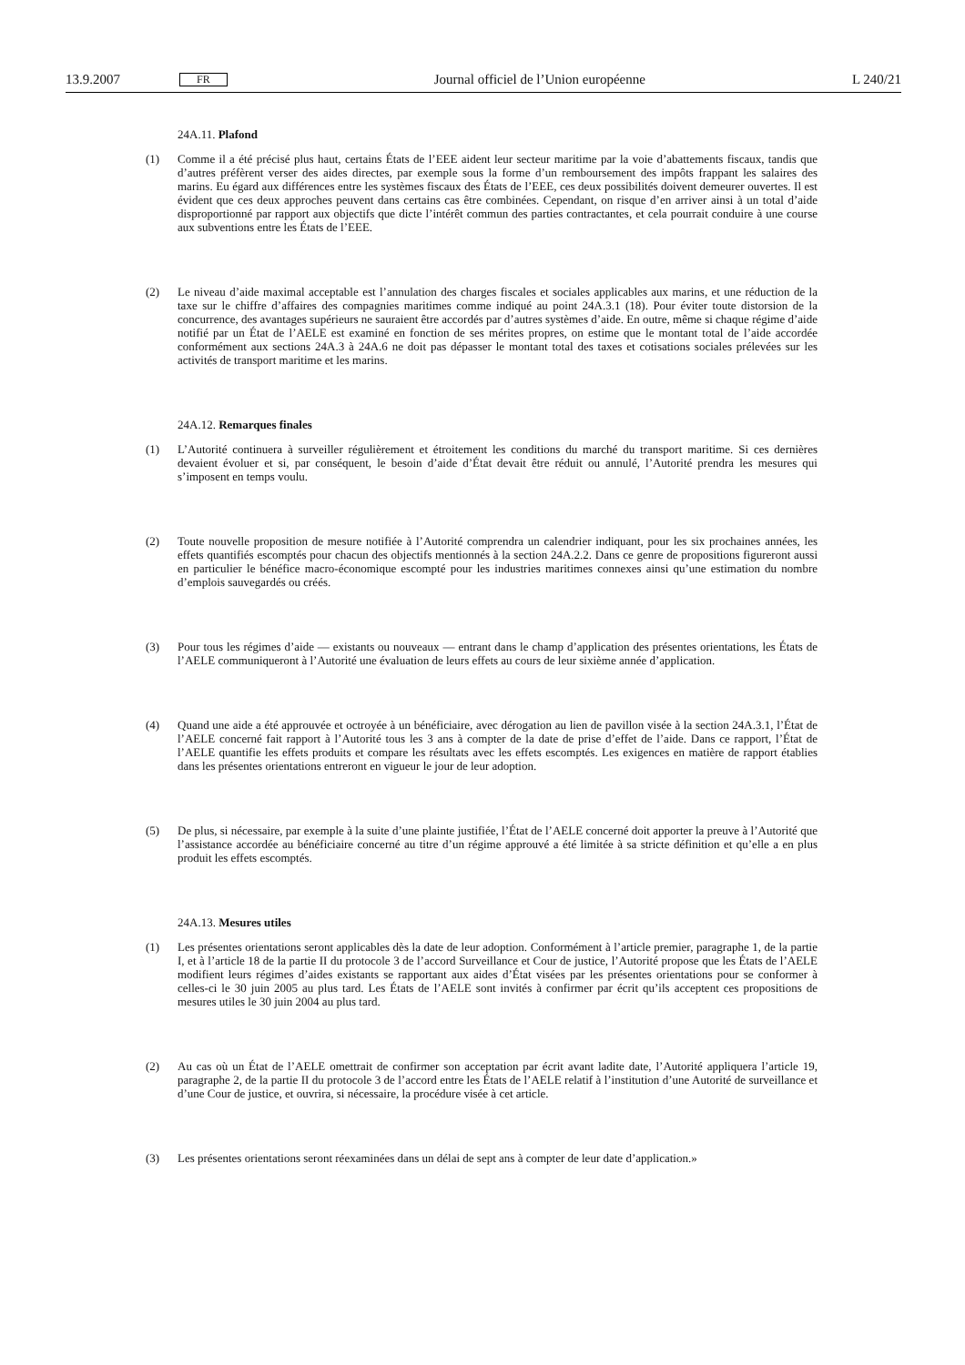13.9.2007 FR Journal officiel de l’Union européenne L 240/21
24A.11. Plafond
(1) Comme il a été précisé plus haut, certains États de l’EEE aident leur secteur maritime par la voie d’abattements fiscaux, tandis que d’autres préfèrent verser des aides directes, par exemple sous la forme d’un remboursement des impôts frappant les salaires des marins. Eu égard aux différences entre les systèmes fiscaux des États de l’EEE, ces deux possibilités doivent demeurer ouvertes. Il est évident que ces deux approches peuvent dans certains cas être combinées. Cependant, on risque d’en arriver ainsi à un total d’aide disproportionné par rapport aux objectifs que dicte l’intérêt commun des parties contractantes, et cela pourrait conduire à une course aux subventions entre les États de l’EEE.
(2) Le niveau d’aide maximal acceptable est l’annulation des charges fiscales et sociales applicables aux marins, et une réduction de la taxe sur le chiffre d’affaires des compagnies maritimes comme indiqué au point 24A.3.1 (18). Pour éviter toute distorsion de la concurrence, des avantages supérieurs ne sauraient être accordés par d’autres systèmes d’aide. En outre, même si chaque régime d’aide notifié par un État de l’AELE est examiné en fonction de ses mérites propres, on estime que le montant total de l’aide accordée conformément aux sections 24A.3 à 24A.6 ne doit pas dépasser le montant total des taxes et cotisations sociales prélevées sur les activités de transport maritime et les marins.
24A.12. Remarques finales
(1) L’Autorité continuera à surveiller régulièrement et étroitement les conditions du marché du transport maritime. Si ces dernières devaient évoluer et si, par conséquent, le besoin d’aide d’État devait être réduit ou annulé, l’Autorité prendra les mesures qui s’imposent en temps voulu.
(2) Toute nouvelle proposition de mesure notifiée à l’Autorité comprendra un calendrier indiquant, pour les six prochaines années, les effets quantifiés escomptés pour chacun des objectifs mentionnés à la section 24A.2.2. Dans ce genre de propositions figureront aussi en particulier le bénéfice macro-économique escompté pour les industries maritimes connexes ainsi qu’une estimation du nombre d’emplois sauvegardés ou créés.
(3) Pour tous les régimes d’aide — existants ou nouveaux — entrant dans le champ d’application des présentes orientations, les États de l’AELE communiqueront à l’Autorité une évaluation de leurs effets au cours de leur sixième année d’application.
(4) Quand une aide a été approuvée et octroyée à un bénéficiaire, avec dérogation au lien de pavillon visée à la section 24A.3.1, l’État de l’AELE concerné fait rapport à l’Autorité tous les 3 ans à compter de la date de prise d’effet de l’aide. Dans ce rapport, l’État de l’AELE quantifie les effets produits et compare les résultats avec les effets escomptés. Les exigences en matière de rapport établies dans les présentes orientations entreront en vigueur le jour de leur adoption.
(5) De plus, si nécessaire, par exemple à la suite d’une plainte justifiée, l’État de l’AELE concerné doit apporter la preuve à l’Autorité que l’assistance accordée au bénéficiaire concerné au titre d’un régime approuvé a été limitée à sa stricte définition et qu’elle a en plus produit les effets escomptés.
24A.13. Mesures utiles
(1) Les présentes orientations seront applicables dès la date de leur adoption. Conformément à l’article premier, paragraphe 1, de la partie I, et à l’article 18 de la partie II du protocole 3 de l’accord Surveillance et Cour de justice, l’Autorité propose que les États de l’AELE modifient leurs régimes d’aides existants se rapportant aux aides d’État visées par les présentes orientations pour se conformer à celles-ci le 30 juin 2005 au plus tard. Les États de l’AELE sont invités à confirmer par écrit qu’ils acceptent ces propositions de mesures utiles le 30 juin 2004 au plus tard.
(2) Au cas où un État de l’AELE omettrait de confirmer son acceptation par écrit avant ladite date, l’Autorité appliquera l’article 19, paragraphe 2, de la partie II du protocole 3 de l’accord entre les États de l’AELE relatif à l’institution d’une Autorité de surveillance et d’une Cour de justice, et ouvrira, si nécessaire, la procédure visée à cet article.
(3) Les présentes orientations seront réexaminées dans un délai de sept ans à compter de leur date d’application.»